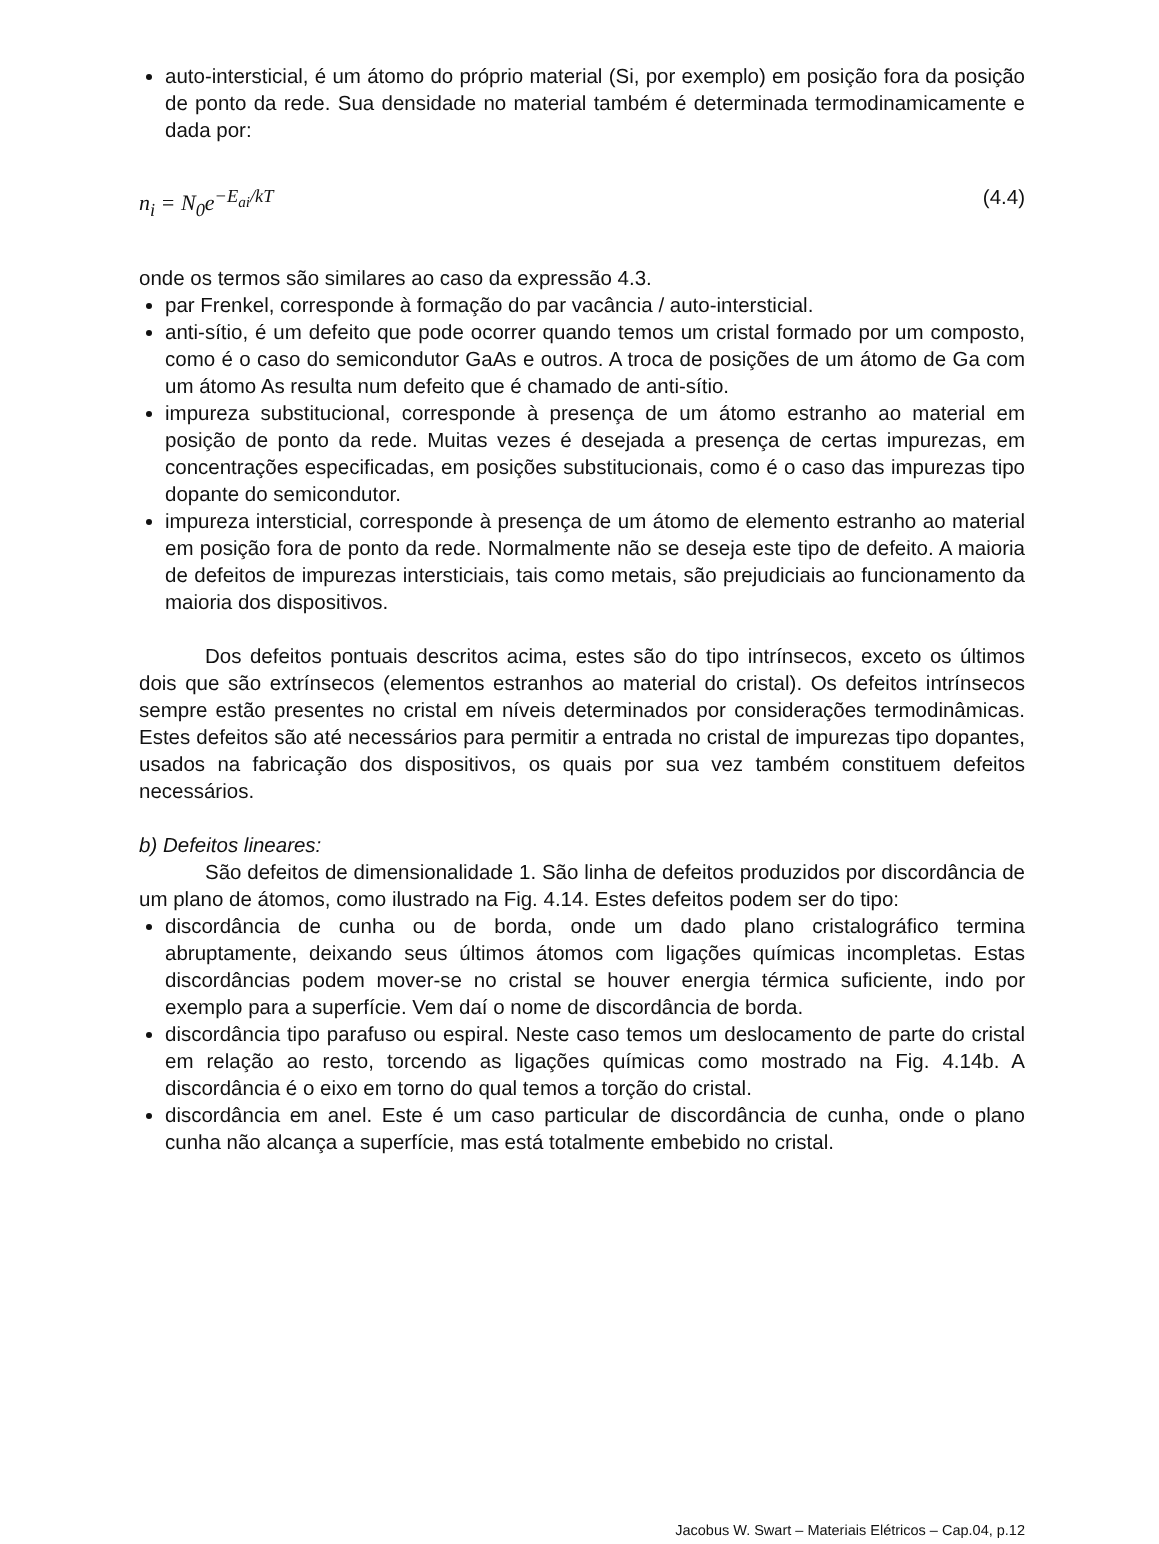auto-intersticial, é um átomo do próprio material (Si, por exemplo) em posição fora da posição de ponto da rede. Sua densidade no material também é determinada termodinamicamente e dada por:
n<sub>i</sub> = N<sub>0</sub>e<sup>−E<sub>ai</sub>/kT</sup> (4.4)
onde os termos são similares ao caso da expressão 4.3.
par Frenkel, corresponde à formação do par vacância / auto-intersticial.
anti-sítio, é um defeito que pode ocorrer quando temos um cristal formado por um composto, como é o caso do semicondutor GaAs e outros. A troca de posições de um átomo de Ga com um átomo As resulta num defeito que é chamado de anti-sítio.
impureza substitucional, corresponde à presença de um átomo estranho ao material em posição de ponto da rede. Muitas vezes é desejada a presença de certas impurezas, em concentrações especificadas, em posições substitucionais, como é o caso das impurezas tipo dopante do semicondutor.
impureza intersticial, corresponde à presença de um átomo de elemento estranho ao material em posição fora de ponto da rede. Normalmente não se deseja este tipo de defeito. A maioria de defeitos de impurezas intersticiais, tais como metais, são prejudiciais ao funcionamento da maioria dos dispositivos.
Dos defeitos pontuais descritos acima, estes são do tipo intrínsecos, exceto os últimos dois que são extrínsecos (elementos estranhos ao material do cristal). Os defeitos intrínsecos sempre estão presentes no cristal em níveis determinados por considerações termodinâmicas. Estes defeitos são até necessários para permitir a entrada no cristal de impurezas tipo dopantes, usados na fabricação dos dispositivos, os quais por sua vez também constituem defeitos necessários.
b) Defeitos lineares:
São defeitos de dimensionalidade 1. São linha de defeitos produzidos por discordância de um plano de átomos, como ilustrado na Fig. 4.14. Estes defeitos podem ser do tipo:
discordância de cunha ou de borda, onde um dado plano cristalográfico termina abruptamente, deixando seus últimos átomos com ligações químicas incompletas. Estas discordâncias podem mover-se no cristal se houver energia térmica suficiente, indo por exemplo para a superfície. Vem daí o nome de discordância de borda.
discordância tipo parafuso ou espiral. Neste caso temos um deslocamento de parte do cristal em relação ao resto, torcendo as ligações químicas como mostrado na Fig. 4.14b. A discordância é o eixo em torno do qual temos a torção do cristal.
discordância em anel. Este é um caso particular de discordância de cunha, onde o plano cunha não alcança a superfície, mas está totalmente embebido no cristal.
Jacobus W. Swart – Materiais Elétricos – Cap.04, p.12